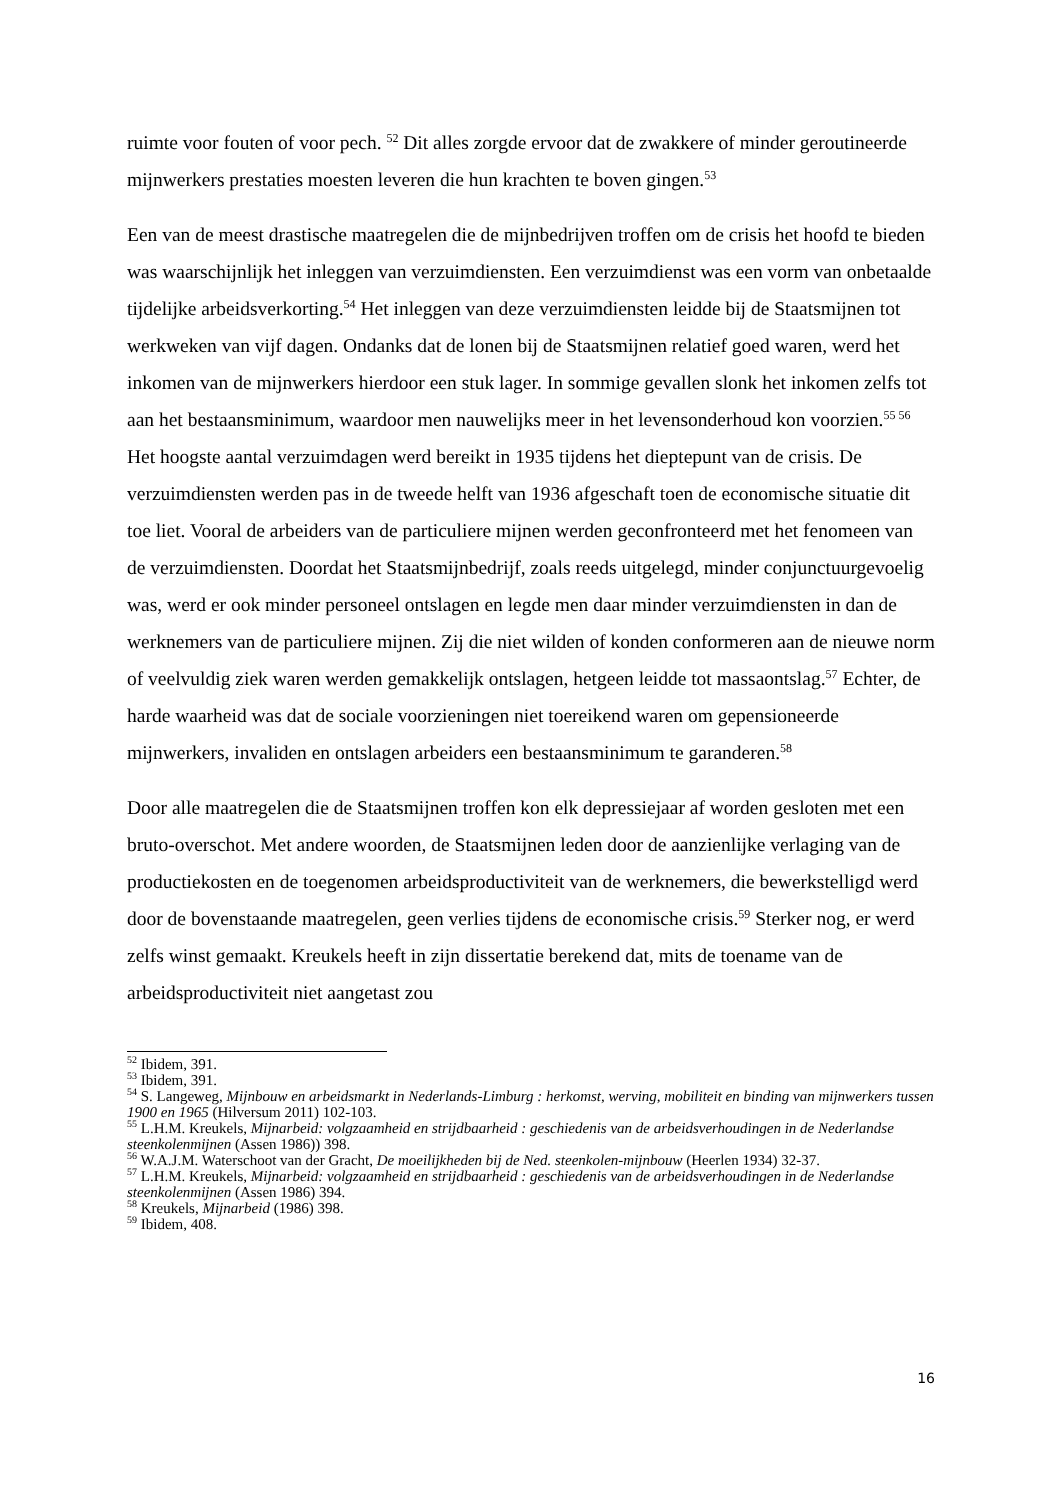ruimte voor fouten of voor pech. <sup>52</sup> Dit alles zorgde ervoor dat de zwakkere of minder geroutineerde mijnwerkers prestaties moesten leveren die hun krachten te boven gingen.<sup>53</sup>
Een van de meest drastische maatregelen die de mijnbedrijven troffen om de crisis het hoofd te bieden was waarschijnlijk het inleggen van verzuimdiensten. Een verzuimdienst was een vorm van onbetaalde tijdelijke arbeidsverkorting.<sup>54</sup> Het inleggen van deze verzuimdiensten leidde bij de Staatsmijnen tot werkweken van vijf dagen. Ondanks dat de lonen bij de Staatsmijnen relatief goed waren, werd het inkomen van de mijnwerkers hierdoor een stuk lager. In sommige gevallen slonk het inkomen zelfs tot aan het bestaansminimum, waardoor men nauwelijks meer in het levensonderhoud kon voorzien.<sup>55 56</sup> Het hoogste aantal verzuimdagen werd bereikt in 1935 tijdens het dieptepunt van de crisis. De verzuimdiensten werden pas in de tweede helft van 1936 afgeschaft toen de economische situatie dit toe liet. Vooral de arbeiders van de particuliere mijnen werden geconfronteerd met het fenomeen van de verzuimdiensten. Doordat het Staatsmijnbedrijf, zoals reeds uitgelegd, minder conjunctuurgevoelig was, werd er ook minder personeel ontslagen en legde men daar minder verzuimdiensten in dan de werknemers van de particuliere mijnen. Zij die niet wilden of konden conformeren aan de nieuwe norm of veelvuldig ziek waren werden gemakkelijk ontslagen, hetgeen leidde tot massaontslag.<sup>57</sup> Echter, de harde waarheid was dat de sociale voorzieningen niet toereikend waren om gepensioneerde mijnwerkers, invaliden en ontslagen arbeiders een bestaansminimum te garanderen.<sup>58</sup>
Door alle maatregelen die de Staatsmijnen troffen kon elk depressiejaar af worden gesloten met een bruto-overschot. Met andere woorden, de Staatsmijnen leden door de aanzienlijke verlaging van de productiekosten en de toegenomen arbeidsproductiviteit van de werknemers, die bewerkstelligd werd door de bovenstaande maatregelen, geen verlies tijdens de economische crisis.<sup>59</sup> Sterker nog, er werd zelfs winst gemaakt. Kreukels heeft in zijn dissertatie berekend dat, mits de toename van de arbeidsproductiviteit niet aangetast zou
<sup>52</sup> Ibidem, 391.
<sup>53</sup> Ibidem, 391.
<sup>54</sup> S. Langeweg, Mijnbouw en arbeidsmarkt in Nederlands-Limburg : herkomst, werving, mobiliteit en binding van mijnwerkers tussen 1900 en 1965 (Hilversum 2011) 102-103.
<sup>55</sup> L.H.M. Kreukels, Mijnarbeid: volgzaamheid en strijdbaarheid : geschiedenis van de arbeidsverhoudingen in de Nederlandse steenkolenmijnen (Assen 1986)) 398.
<sup>56</sup> W.A.J.M. Waterschoot van der Gracht, De moeilijkheden bij de Ned. steenkolen-mijnbouw (Heerlen 1934) 32-37.
<sup>57</sup> L.H.M. Kreukels, Mijnarbeid: volgzaamheid en strijdbaarheid : geschiedenis van de arbeidsverhoudingen in de Nederlandse steenkolenmijnen (Assen 1986) 394.
<sup>58</sup> Kreukels, Mijnarbeid (1986) 398.
<sup>59</sup> Ibidem, 408.
16